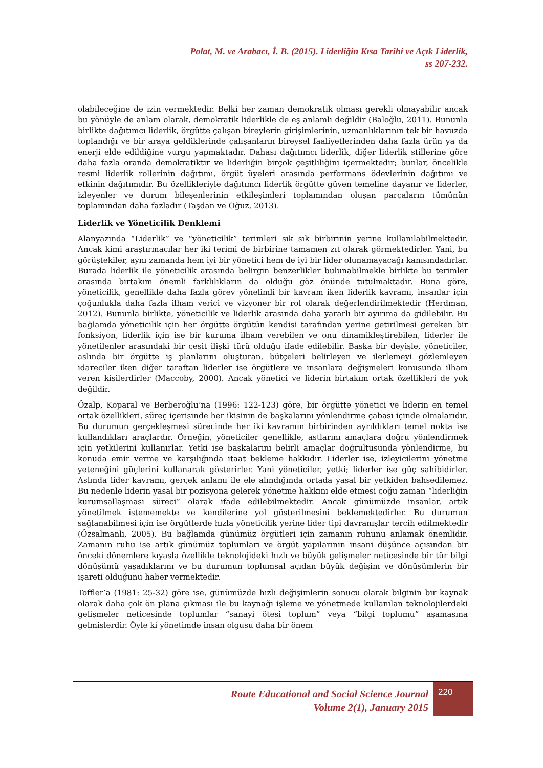Polat, M. ve Arabacı, İ. B. (2015). Liderliğin Kısa Tarihi ve Açık Liderlik,
ss 207-232.
olabileceğine de izin vermektedir. Belki her zaman demokratik olması gerekli olmayabilir ancak bu yönüyle de anlam olarak, demokratik liderlikle de eş anlamlı değildir (Baloğlu, 2011). Bununla birlikte dağıtımcı liderlik, örgütte çalışan bireylerin girişimlerinin, uzmanlıklarının tek bir havuzda toplandığı ve bir araya geldiklerinde çalışanların bireysel faaliyetlerinden daha fazla ürün ya da enerji elde edildiğine vurgu yapmaktadır. Dahası dağıtımcı liderlik, diğer liderlik stillerine göre daha fazla oranda demokratiktir ve liderliğin birçok çeşitliliğini içermektedir; bunlar, öncelikle resmi liderlik rollerinin dağıtımı, örgüt üyeleri arasında performans ödevlerinin dağıtımı ve etkinin dağıtımıdır. Bu özellikleriyle dağıtımcı liderlik örgütte güven temeline dayanır ve liderler, izleyenler ve durum bileşenlerinin etkileşimleri toplamından oluşan parçaların tümünün toplamından daha fazladır (Taşdan ve Oğuz, 2013).
Liderlik ve Yöneticilik Denklemi
Alanyazında “Liderlik” ve “yöneticilik” terimleri sık sık birbirinin yerine kullanılabilmektedir. Ancak kimi araştırmacılar her iki terimi de birbirine tamamen zıt olarak görmektedirler. Yani, bu görüştekiler, aynı zamanda hem iyi bir yönetici hem de iyi bir lider olunamayacağı kanısındadırlar. Burada liderlik ile yöneticilik arasında belirgin benzerlikler bulunabilmekle birlikte bu terimler arasında birtakım önemli farklılıkların da olduğu göz önünde tutulmaktadır. Buna göre, yöneticilik, genellikle daha fazla görev yönelimli bir kavram iken liderlik kavramı, insanlar için çoğunlukla daha fazla ilham verici ve vizyoner bir rol olarak değerlendirilmektedir (Herdman, 2012). Bununla birlikte, yöneticilik ve liderlik arasında daha yararlı bir ayırıma da gidilebilir. Bu bağlamda yöneticilik için her örgütte örgütün kendisi tarafından yerine getirilmesi gereken bir fonksiyon, liderlik için ise bir kuruma ilham verebilen ve onu dinamikleştirebilen, liderler ile yönetilenler arasındaki bir çeşit ilişki türü olduğu ifade edilebilir. Başka bir deyişle, yöneticiler, aslında bir örgütte iş planlarını oluşturan, bütçeleri belirleyen ve ilerlemeyi gözlemleyen idareciler iken diğer taraftan liderler ise örgütlere ve insanlara değişmeleri konusunda ilham veren kişilerdirler (Maccoby, 2000). Ancak yönetici ve liderin birtakım ortak özellikleri de yok değildir.
Özalp, Koparal ve Berberoğlu’na (1996: 122-123) göre, bir örgütte yönetici ve liderin en temel ortak özellikleri, süreç içerisinde her ikisinin de başkalarını yönlendirme çabası içinde olmalarıdır. Bu durumun gerçekleşmesi sürecinde her iki kavramın birbirinden ayrıldıkları temel nokta ise kullandıkları araçlardır. Örneğin, yöneticiler genellikle, astlarını amaçlara doğru yönlendirmek için yetkilerini kullanırlar. Yetki ise başkalarını belirli amaçlar doğrultusunda yönlendirme, bu konuda emir verme ve karşılığında itaat bekleme hakkıdır. Liderler ise, izleyicilerini yönetme yeteneğini güçlerini kullanarak gösterirler. Yani yöneticiler, yetki; liderler ise güç sahibidirler. Aslında lider kavramı, gerçek anlamı ile ele alındığında ortada yasal bir yetkiden bahsedilemez. Bu nedenle liderin yasal bir pozisyona gelerek yönetme hakkını elde etmesi çoğu zaman “liderliğin kurumsallaşması süreci” olarak ifade edilebilmektedir. Ancak günümüzde insanlar, artık yönetilmek istememekte ve kendilerine yol gösterilmesini beklemektedirler. Bu durumun sağlanabilmesi için ise örgütlerde hızla yöneticilik yerine lider tipi davranışlar tercih edilmektedir (Özsalmanlı, 2005). Bu bağlamda günümüz örgütleri için zamanın ruhunu anlamak önemlidir. Zamanın ruhu ise artık günümüz toplumları ve örgüt yapılarının insani düşünce açısından bir önceki dönemlere kıyasla özellikle teknolojideki hızlı ve büyük gelişmeler neticesinde bir tür bilgi dönüşümü yaşadıklarını ve bu durumun toplumsal açıdan büyük değişim ve dönüşümlerin bir işareti olduğunu haber vermektedir.
Toffler’a (1981: 25-32) göre ise, günümüzde hızlı değişimlerin sonucu olarak bilginin bir kaynak olarak daha çok ön plana çıkması ile bu kaynağı işleme ve yönetmede kullanılan teknolojilerdeki gelişmeler neticesinde toplumlar “sanayi ötesi toplum” veya “bilgi toplumu” aşamasına gelmişlerdir. Öyle ki yönetimde insan olgusu daha bir önem
Route Educational and Social Science Journal
Volume 2(1), January 2015
220